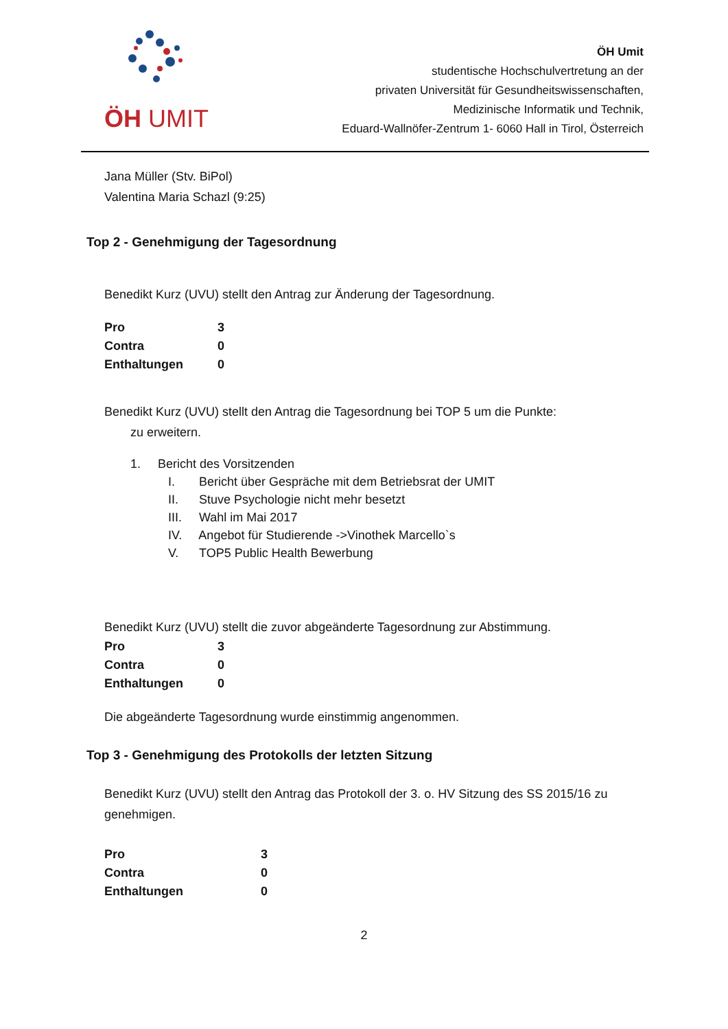ÖH UMIT
ÖH Umit
studentische Hochschulvertretung an der
privaten Universität für Gesundheitswissenschaften,
Medizinische Informatik und Technik,
Eduard-Wallnöfer-Zentrum 1- 6060 Hall in Tirol, Österreich
Jana Müller (Stv. BiPol)
Valentina Maria Schazl (9:25)
Top 2 - Genehmigung der Tagesordnung
Benedikt Kurz (UVU) stellt den Antrag zur Änderung der Tagesordnung.
| Pro | 3 |
| Contra | 0 |
| Enthaltungen | 0 |
Benedikt Kurz (UVU) stellt den Antrag die Tagesordnung bei TOP 5 um die Punkte:
zu erweitern.
1. Bericht des Vorsitzenden
I. Bericht über Gespräche mit dem Betriebsrat der UMIT
II. Stuve Psychologie nicht mehr besetzt
III. Wahl im Mai 2017
IV. Angebot für Studierende ->Vinothek Marcello`s
V. TOP5 Public Health Bewerbung
Benedikt Kurz (UVU) stellt die zuvor abgeänderte Tagesordnung zur Abstimmung.
| Pro | 3 |
| Contra | 0 |
| Enthaltungen | 0 |
Die abgeänderte Tagesordnung wurde einstimmig angenommen.
Top 3 - Genehmigung des Protokolls der letzten Sitzung
Benedikt Kurz (UVU) stellt den Antrag das Protokoll der 3. o. HV Sitzung des SS 2015/16 zu genehmigen.
| Pro | 3 |
| Contra | 0 |
| Enthaltungen | 0 |
2